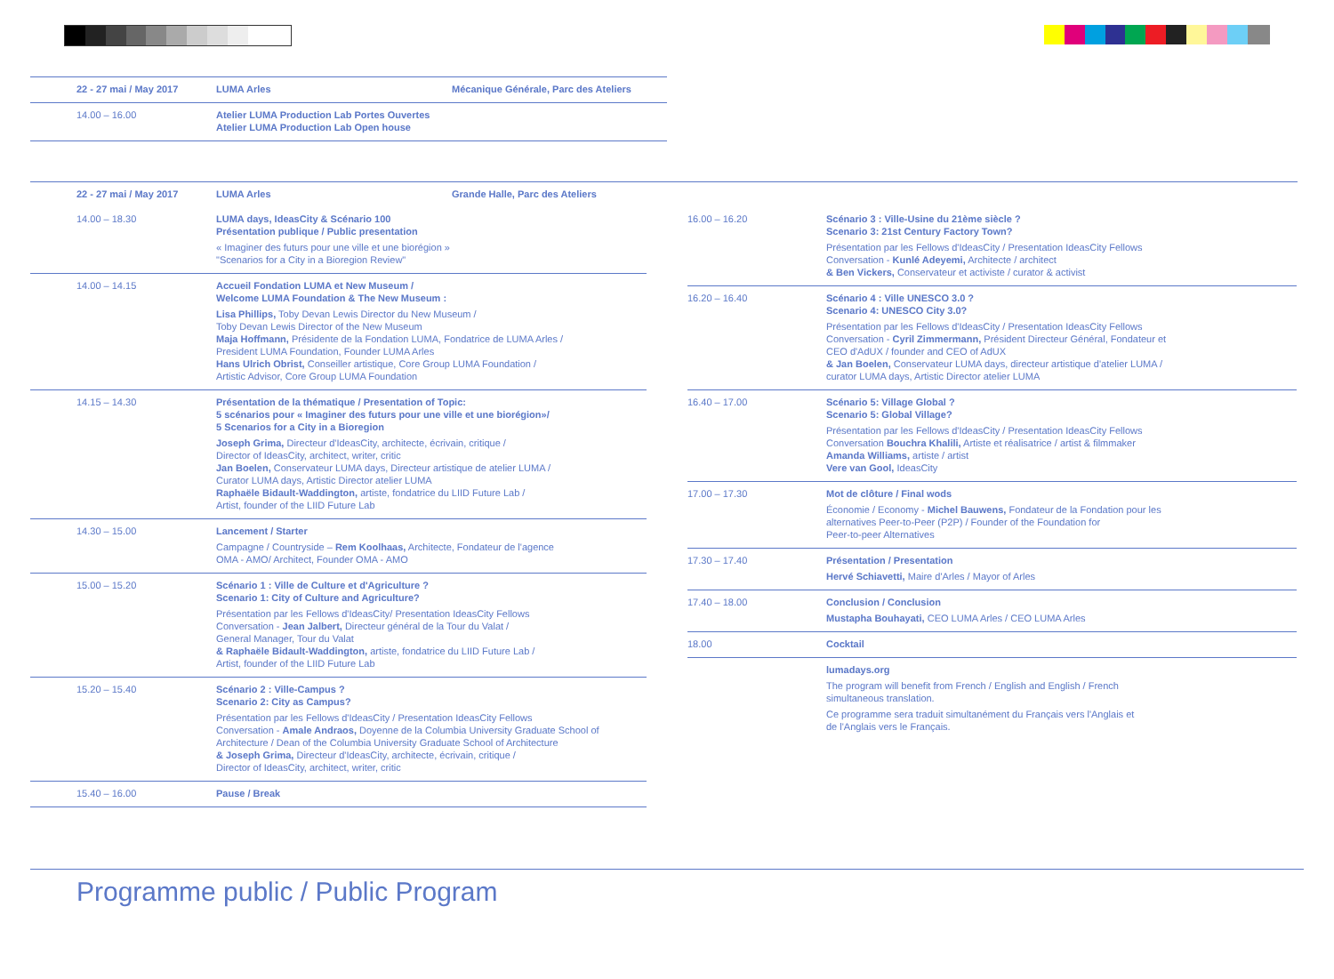| 22 - 27 mai / May 2017 | LUMA Arles | Mécanique Générale, Parc des Ateliers |
| 14.00 – 16.00 | Atelier LUMA Production Lab Portes Ouvertes Atelier LUMA Production Lab Open house | |
| 22 - 27 mai / May 2017 | LUMA Arles | Grande Halle, Parc des Ateliers |
| 14.00 – 18.30 | LUMA days, IdeasCity & Scénario 100 Présentation publique / Public presentation « Imaginer des futurs pour une ville et une biorégion » "Scenarios for a City in a Bioregion Review" |
| 14.00 – 14.15 | Accueil Fondation LUMA et New Museum / Welcome LUMA Foundation & The New Museum : Lisa Phillips, Toby Devan Lewis Director du New Museum / Toby Devan Lewis Director of the New Museum Maja Hoffmann, Présidente de la Fondation LUMA, Fondatrice de LUMA Arles / President LUMA Foundation, Founder LUMA Arles Hans Ulrich Obrist, Conseiller artistique, Core Group LUMA Foundation / Artistic Advisor, Core Group LUMA Foundation |
| 14.15 – 14.30 | Présentation de la thématique / Presentation of Topic: 5 scénarios pour « Imaginer des futurs pour une ville et une biorégion»/ 5 Scenarios for a City in a Bioregion Joseph Grima, Directeur d'IdeasCity, architecte, écrivain, critique / Director of IdeasCity, architect, writer, critic Jan Boelen, Conservateur LUMA days, Directeur artistique de atelier LUMA / Curator LUMA days, Artistic Director atelier LUMA Raphaële Bidault-Waddington, artiste, fondatrice du LIID Future Lab / Artist, founder of the LIID Future Lab |
| 14.30 – 15.00 | Lancement / Starter Campagne / Countryside – Rem Koolhaas, Architecte, Fondateur de l'agence OMA - AMO/ Architect, Founder OMA - AMO |
| 15.00 – 15.20 | Scénario 1 : Ville de Culture et d'Agriculture ? Scenario 1: City of Culture and Agriculture? Présentation par les Fellows d'IdeasCity/ Presentation IdeasCity Fellows Conversation - Jean Jalbert, Directeur général de la Tour du Valat / General Manager, Tour du Valat & Raphaële Bidault-Waddington, artiste, fondatrice du LIID Future Lab / Artist, founder of the LIID Future Lab |
| 15.20 – 15.40 | Scénario 2 : Ville-Campus ? Scenario 2: City as Campus? Présentation par les Fellows d'IdeasCity / Presentation IdeasCity Fellows Conversation - Amale Andraos, Doyenne de la Columbia University Graduate School of Architecture / Dean of the Columbia University Graduate School of Architecture & Joseph Grima, Directeur d'IdeasCity, architecte, écrivain, critique / Director of IdeasCity, architect, writer, critic |
| 15.40 – 16.00 | Pause / Break |
| 16.00 – 16.20 | Scénario 3 : Ville-Usine du 21ème siècle ? Scenario 3: 21st Century Factory Town? Présentation par les Fellows d'IdeasCity / Presentation IdeasCity Fellows Conversation - Kunlé Adeyemi, Architecte / architect & Ben Vickers, Conservateur et activiste / curator & activist |
| 16.20 – 16.40 | Scénario 4 : Ville UNESCO 3.0 ? Scenario 4: UNESCO City 3.0? Présentation par les Fellows d'IdeasCity / Presentation IdeasCity Fellows Conversation - Cyril Zimmermann, Président Directeur Général, Fondateur et CEO d'AdUX / founder and CEO of AdUX & Jan Boelen, Conservateur LUMA days, directeur artistique d'atelier LUMA / curator LUMA days, Artistic Director atelier LUMA |
| 16.40 – 17.00 | Scénario 5: Village Global ? Scenario 5: Global Village? Présentation par les Fellows d'IdeasCity / Presentation IdeasCity Fellows Conversation Bouchra Khalili, Artiste et réalisatrice / artist & filmmaker Amanda Williams, artiste / artist Vere van Gool, IdeasCity |
| 17.00 – 17.30 | Mot de clôture / Final wods Économie / Economy - Michel Bauwens, Fondateur de la Fondation pour les alternatives Peer-to-Peer (P2P) / Founder of the Foundation for Peer-to-peer Alternatives |
| 17.30 – 17.40 | Présentation / Presentation Hervé Schiavetti, Maire d'Arles / Mayor of Arles |
| 17.40 – 18.00 | Conclusion / Conclusion Mustapha Bouhayati, CEO LUMA Arles / CEO LUMA Arles |
| 18.00 | Cocktail |
| | lumadays.org The program will benefit from French / English and English / French simultaneous translation. Ce programme sera traduit simultanément du Français vers l'Anglais et de l'Anglais vers le Français. |
Programme public / Public Program